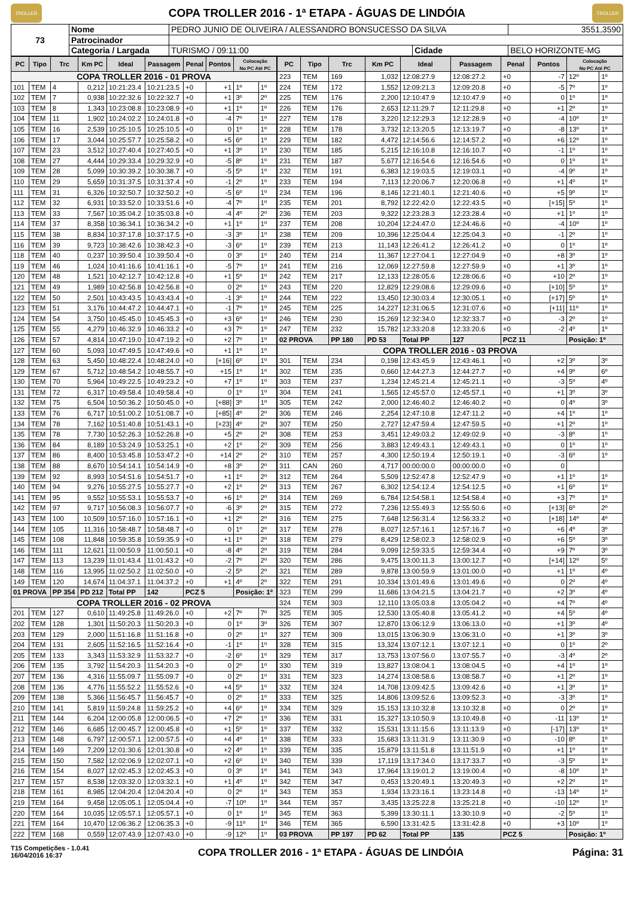TROLLER
COPA TROLLER 2016 - 1ª ETAPA - ÁGUAS DE LINDÓIA
TROLLER
| 73 | Nome | PEDRO JUNIO DE OLIVEIRA / ALESSANDRO BONSUCESSO DA SILVA | | | 3551,3590 |
| | Patrocinador | | | | |
| | Categoria / Largada | TURISMO / 09:11:00 | Cidade | BELO HORIZONTE-MG | |
| PC | Tipo | Trc | Km PC | Ideal | Passagem | Penal | Pontos | Colocação No PC Até PC | |
| --- | --- | --- | --- | --- | --- | --- | --- | --- | --- |
| COPA TROLLER 2016 - 01 PROVA | | | | | | | | | |
| 101 | TEM | 4 | 0,212 | 10:21:23.4 | 10:21:23.5 | +0 | +1 | 1º | 1º |
| 102 | TEM | 7 | 0,938 | 10:22:32.6 | 10:22:32.7 | +0 | +1 | 3º | 2º |
| 103 | TEM | 8 | 1,343 | 10:23:08.8 | 10:23:08.9 | +0 | +1 | 1º | 1º |
| 104 | TEM | 11 | 1,902 | 10:24:02.2 | 10:24:01.8 | +0 | -4 | 7º | 1º |
| 105 | TEM | 16 | 2,539 | 10:25:10.5 | 10:25:10.5 | +0 | 0 | 1º | 1º |
| 106 | TEM | 17 | 3,044 | 10:25:57.7 | 10:25:58.2 | +0 | +5 | 6º | 1º |
| 107 | TEM | 23 | 3,512 | 10:27:40.4 | 10:27:40.5 | +0 | +1 | 3º | 1º |
| 108 | TEM | 27 | 4,444 | 10:29:33.4 | 10:29:32.9 | +0 | -5 | 8º | 1º |
| 109 | TEM | 28 | 5,099 | 10:30:39.2 | 10:30:38.7 | +0 | -5 | 5º | 1º |
| 110 | TEM | 29 | 5,659 | 10:31:37.5 | 10:31:37.4 | +0 | -1 | 2º | 1º |
| 111 | TEM | 31 | 6,326 | 10:32:50.7 | 10:32:50.2 | +0 | -5 | 6º | 1º |
| 112 | TEM | 32 | 6,931 | 10:33:52.0 | 10:33:51.6 | +0 | -4 | 7º | 1º |
| 113 | TEM | 33 | 7,567 | 10:35:04.2 | 10:35:03.8 | +0 | -4 | 4º | 2º |
| 114 | TEM | 37 | 8,358 | 10:36:34.1 | 10:36:34.2 | +0 | +1 | 1º | 1º |
| 115 | TEM | 38 | 8,834 | 10:37:17.8 | 10:37:17.5 | +0 | -3 | 3º | 1º |
| 116 | TEM | 39 | 9,723 | 10:38:42.6 | 10:38:42.3 | +0 | -3 | 6º | 1º |
| 118 | TEM | 40 | 0,237 | 10:39:50.4 | 10:39:50.4 | +0 | 0 | 3º | 1º |
| 119 | TEM | 46 | 1,024 | 10:41:16.6 | 10:41:16.1 | +0 | -5 | 7º | 1º |
| 120 | TEM | 48 | 1,521 | 10:42:12.7 | 10:42:12.8 | +0 | +1 | 5º | 1º |
| 121 | TEM | 49 | 1,989 | 10:42:56.8 | 10:42:56.8 | +0 | 0 | 2º | 1º |
| 122 | TEM | 50 | 2,501 | 10:43:43.5 | 10:43:43.4 | +0 | -1 | 3º | 1º |
| 123 | TEM | 51 | 3,176 | 10:44:47.2 | 10:44:47.1 | +0 | -1 | 7º | 1º |
| 124 | TEM | 54 | 3,750 | 10:45:45.0 | 10:45:45.3 | +0 | +3 | 6º | 1º |
| 125 | TEM | 55 | 4,279 | 10:46:32.9 | 10:46:33.2 | +0 | +3 | 7º | 1º |
| 126 | TEM | 57 | 4,814 | 10:47:19.0 | 10:47:19.2 | +0 | +2 | 7º | 1º |
| 127 | TEM | 60 | 5,093 | 10:47:49.5 | 10:47:49.6 | +0 | +1 | 1º | 1º |
| 128 | TEM | 63 | 5,450 | 10:48:22.4 | 10:48:24.0 | +0 | [+16] | 6º | 1º |
| 129 | TEM | 67 | 5,712 | 10:48:54.2 | 10:48:55.7 | +0 | +15 | 1º | 1º |
| 130 | TEM | 70 | 5,964 | 10:49:22.5 | 10:49:23.2 | +0 | +7 | 1º | 1º |
| 131 | TEM | 72 | 6,317 | 10:49:58.4 | 10:49:58.4 | +0 | 0 | 1º | 1º |
| 132 | TEM | 75 | 6,504 | 10:50:36.2 | 10:50:45.0 | +0 | [+88] | 3º | 1º |
| 133 | TEM | 76 | 6,717 | 10:51:00.2 | 10:51:08.7 | +0 | [+85] | 4º | 2º |
| 134 | TEM | 78 | 7,162 | 10:51:40.8 | 10:51:43.1 | +0 | [+23] | 4º | 2º |
| 135 | TEM | 78 | 7,730 | 10:52:26.3 | 10:52:26.8 | +0 | +5 | 2º | 2º |
| 136 | TEM | 84 | 8,189 | 10:53:24.9 | 10:53:25.1 | +0 | +2 | 1º | 2º |
| 137 | TEM | 86 | 8,400 | 10:53:45.8 | 10:53:47.2 | +0 | +14 | 2º | 2º |
| 138 | TEM | 88 | 8,670 | 10:54:14.1 | 10:54:14.9 | +0 | +8 | 3º | 2º |
| 139 | TEM | 92 | 8,993 | 10:54:51.6 | 10:54:51.7 | +0 | +1 | 1º | 2º |
| 140 | TEM | 94 | 9,276 | 10:55:27.5 | 10:55:27.7 | +0 | +2 | 1º | 2º |
| 141 | TEM | 95 | 9,552 | 10:55:53.1 | 10:55:53.7 | +0 | +6 | 1º | 2º |
| 142 | TEM | 97 | 9,717 | 10:56:08.3 | 10:56:07.7 | +0 | -6 | 3º | 2º |
| 143 | TEM | 100 | 10,509 | 10:57:16.0 | 10:57:16.1 | +0 | +1 | 2º | 2º |
| 144 | TEM | 105 | 11,316 | 10:58:48.7 | 10:58:48.7 | +0 | 0 | 1º | 2º |
| 145 | TEM | 108 | 11,848 | 10:59:35.8 | 10:59:35.9 | +0 | +1 | 1º | 2º |
| 146 | TEM | 111 | 12,621 | 11:00:50.9 | 11:00:50.1 | +0 | -8 | 4º | 2º |
| 147 | TEM | 113 | 13,239 | 11:01:43.4 | 11:01:43.2 | +0 | -2 | 7º | 2º |
| 148 | TEM | 116 | 13,995 | 11:02:50.2 | 11:02:50.0 | +0 | -2 | 5º | 2º |
| 149 | TEM | 120 | 14,674 | 11:04:37.1 | 11:04:37.2 | +0 | +1 | 4º | 2º |
| 01 PROVA | | PP 354 | PD 212 | Total PP | 142 | PCZ 5 | | Posição: 1º | |
| COPA TROLLER 2016 - 02 PROVA | | | | | | | | | |
| 201 | TEM | 127 | 0,610 | 11:49:25.8 | 11:49:26.0 | +0 | +2 | 7º | 7º |
| 202 | TEM | 128 | 1,301 | 11:50:20.3 | 11:50:20.3 | +0 | 0 | 1º | 3º |
| 203 | TEM | 129 | 2,000 | 11:51:16.8 | 11:51:16.8 | +0 | 0 | 2º | 1º |
| 204 | TEM | 131 | 2,605 | 11:52:16.5 | 11:52:16.4 | +0 | -1 | 1º | 1º |
| 205 | TEM | 133 | 3,343 | 11:53:32.9 | 11:53:32.7 | +0 | -2 | 6º | 1º |
| 206 | TEM | 135 | 3,792 | 11:54:20.3 | 11:54:20.3 | +0 | 0 | 2º | 1º |
| 207 | TEM | 136 | 4,316 | 11:55:09.7 | 11:55:09.7 | +0 | 0 | 2º | 1º |
| 208 | TEM | 136 | 4,776 | 11:55:52.2 | 11:55:52.6 | +0 | +4 | 5º | 1º |
| 209 | TEM | 138 | 5,366 | 11:56:45.7 | 11:56:45.7 | +0 | 0 | 2º | 1º |
| 210 | TEM | 141 | 5,819 | 11:59:24.8 | 11:59:25.2 | +0 | +4 | 6º | 1º |
| 211 | TEM | 144 | 6,204 | 12:00:05.8 | 12:00:06.5 | +0 | +7 | 2º | 1º |
| 212 | TEM | 146 | 6,685 | 12:00:45.7 | 12:00:45.8 | +0 | +1 | 5º | 1º |
| 213 | TEM | 148 | 6,797 | 12:00:57.1 | 12:00:57.5 | +0 | +4 | 4º | 1º |
| 214 | TEM | 149 | 7,209 | 12:01:30.6 | 12:01:30.8 | +0 | +2 | 4º | 1º |
| 215 | TEM | 150 | 7,582 | 12:02:06.9 | 12:02:07.1 | +0 | +2 | 6º | 1º |
| 216 | TEM | 154 | 8,027 | 12:02:45.3 | 12:02:45.3 | +0 | 0 | 3º | 1º |
| 217 | TEM | 157 | 8,538 | 12:03:32.0 | 12:03:32.1 | +0 | +1 | 4º | 1º |
| 218 | TEM | 161 | 8,985 | 12:04:20.4 | 12:04:20.4 | +0 | 0 | 2º | 1º |
| 219 | TEM | 164 | 9,458 | 12:05:05.1 | 12:05:04.4 | +0 | -7 | 10º | 1º |
| 220 | TEM | 164 | 10,035 | 12:05:57.1 | 12:05:57.1 | +0 | 0 | 1º | 1º |
| 221 | TEM | 164 | 10,470 | 12:06:36.2 | 12:06:35.3 | +0 | -9 | 11º | 1º |
| 222 | TEM | 168 | 0,559 | 12:07:43.9 | 12:07:43.0 | +0 | -9 | 12º | 1º |
| PC | Tipo | Trc | Km PC | Ideal | Passagem | Penal | Pontos | Colocação No PC Até PC | |
| --- | --- | --- | --- | --- | --- | --- | --- | --- | --- |
| 223 | TEM | 169 | 1,032 | 12:08:27.9 | 12:08:27.2 | +0 | -7 | 12º | 1º |
| 224 | TEM | 172 | 1,552 | 12:09:21.3 | 12:09:20.8 | +0 | -5 | 7º | 1º |
| 225 | TEM | 176 | 2,200 | 12:10:47.9 | 12:10:47.9 | +0 | 0 | 1º | 1º |
| 226 | TEM | 176 | 2,653 | 12:11:29.7 | 12:11:29.8 | +0 | +1 | 2º | 1º |
| 227 | TEM | 178 | 3,220 | 12:12:29.3 | 12:12:28.9 | +0 | -4 | 10º | 1º |
| 228 | TEM | 178 | 3,732 | 12:13:20.5 | 12:13:19.7 | +0 | -8 | 13º | 1º |
| 229 | TEM | 182 | 4,472 | 12:14:56.6 | 12:14:57.2 | +0 | +6 | 12º | 1º |
| 230 | TEM | 185 | 5,215 | 12:16:10.8 | 12:16:10.7 | +0 | -1 | 1º | 1º |
| 231 | TEM | 187 | 5,677 | 12:16:54.6 | 12:16:54.6 | +0 | 0 | 1º | 1º |
| 232 | TEM | 191 | 6,383 | 12:19:03.5 | 12:19:03.1 | +0 | -4 | 9º | 1º |
| 233 | TEM | 194 | 7,113 | 12:20:06.7 | 12:20:06.8 | +0 | +1 | 4º | 1º |
| 234 | TEM | 196 | 8,146 | 12:21:40.1 | 12:21:40.6 | +0 | +5 | 9º | 1º |
| 235 | TEM | 201 | 8,792 | 12:22:42.0 | 12:22:43.5 | +0 | [+15] | 5º | 1º |
| 236 | TEM | 203 | 9,322 | 12:23:28.3 | 12:23:28.4 | +0 | +1 | 1º | 1º |
| 237 | TEM | 208 | 10,204 | 12:24:47.0 | 12:24:46.6 | +0 | -4 | 10º | 1º |
| 238 | TEM | 209 | 10,396 | 12:25:04.4 | 12:25:04.3 | +0 | -1 | 2º | 1º |
| 239 | TEM | 213 | 11,143 | 12:26:41.2 | 12:26:41.2 | +0 | 0 | 1º | 1º |
| 240 | TEM | 214 | 11,367 | 12:27:04.1 | 12:27:04.9 | +0 | +8 | 3º | 1º |
| 241 | TEM | 216 | 12,069 | 12:27:59.8 | 12:27:59.9 | +0 | +1 | 3º | 1º |
| 242 | TEM | 217 | 12,133 | 12:28:05.6 | 12:28:06.6 | +0 | +10 | 2º | 1º |
| 243 | TEM | 220 | 12,829 | 12:29:08.6 | 12:29:09.6 | +0 | [+10] | 5º | 1º |
| 244 | TEM | 222 | 13,450 | 12:30:03.4 | 12:30:05.1 | +0 | [+17] | 5º | 1º |
| 245 | TEM | 225 | 14,227 | 12:31:06.5 | 12:31:07.6 | +0 | [+11] | 11º | 1º |
| 246 | TEM | 230 | 15,269 | 12:32:34.0 | 12:32:33.7 | +0 | -3 | 2º | 1º |
| 247 | TEM | 232 | 15,782 | 12:33:20.8 | 12:33:20.6 | +0 | -2 | 4º | 1º |
| 02 PROVA | | PP 180 | PD 53 | Total PP | 127 | PCZ 11 | | Posição: 1º | |
| COPA TROLLER 2016 - 03 PROVA | | | | | | | | | |
| 301 | TEM | 234 | 0,198 | 12:43:45.9 | 12:43:46.1 | +0 | +2 | 3º | 3º |
| 302 | TEM | 235 | 0,660 | 12:44:27.3 | 12:44:27.7 | +0 | +4 | 9º | 6º |
| 303 | TEM | 237 | 1,234 | 12:45:21.4 | 12:45:21.1 | +0 | -3 | 5º | 4º |
| 304 | TEM | 241 | 1,565 | 12:45:57.0 | 12:45:57.1 | +0 | +1 | 3º | 3º |
| 305 | TEM | 242 | 2,000 | 12:46:40.2 | 12:46:40.2 | +0 | 0 | 4º | 3º |
| 306 | TEM | 246 | 2,254 | 12:47:10.8 | 12:47:11.2 | +0 | +4 | 1º | 1º |
| 307 | TEM | 250 | 2,727 | 12:47:59.4 | 12:47:59.5 | +0 | +1 | 2º | 1º |
| 308 | TEM | 253 | 3,451 | 12:49:03.2 | 12:49:02.9 | +0 | -3 | 8º | 1º |
| 309 | TEM | 256 | 3,883 | 12:49:43.1 | 12:49:43.1 | +0 | 0 | 1º | 1º |
| 310 | TEM | 257 | 4,300 | 12:50:19.4 | 12:50:19.1 | +0 | -3 | 6º | 1º |
| 311 | CAN | 260 | 4,717 | 00:00:00.0 | 00:00:00.0 | +0 | 0 | | |
| 312 | TEM | 264 | 5,509 | 12:52:47.8 | 12:52:47.9 | +0 | +1 | 1º | 1º |
| 313 | TEM | 267 | 6,302 | 12:54:12.4 | 12:54:12.5 | +0 | +1 | 6º | 1º |
| 314 | TEM | 269 | 6,784 | 12:54:58.1 | 12:54:58.4 | +0 | +3 | 7º | 1º |
| 315 | TEM | 272 | 7,236 | 12:55:49.3 | 12:55:50.6 | +0 | [+13] | 6º | 2º |
| 316 | TEM | 275 | 7,648 | 12:56:31.4 | 12:56:33.2 | +0 | [+18] | 14º | 4º |
| 317 | TEM | 278 | 8,027 | 12:57:16.1 | 12:57:16.7 | +0 | +6 | 4º | 3º |
| 318 | TEM | 279 | 8,429 | 12:58:02.3 | 12:58:02.9 | +0 | +6 | 5º | 3º |
| 319 | TEM | 284 | 9,099 | 12:59:33.5 | 12:59:34.4 | +0 | +9 | 7º | 3º |
| 320 | TEM | 286 | 9,475 | 13:00:11.3 | 13:00:12.7 | +0 | [+14] | 12º | 5º |
| 321 | TEM | 289 | 9,878 | 13:00:59.9 | 13:01:00.0 | +0 | +1 | 1º | 4º |
| 322 | TEM | 291 | 10,334 | 13:01:49.6 | 13:01:49.6 | +0 | 0 | 2º | 4º |
| 323 | TEM | 299 | 11,686 | 13:04:21.5 | 13:04:21.7 | +0 | +2 | 3º | 4º |
| 324 | TEM | 303 | 12,110 | 13:05:03.8 | 13:05:04.2 | +0 | +4 | 7º | 4º |
| 325 | TEM | 305 | 12,530 | 13:05:40.8 | 13:05:41.2 | +0 | +4 | 5º | 4º |
| 326 | TEM | 307 | 12,870 | 13:06:12.9 | 13:06:13.0 | +0 | +1 | 3º | 4º |
| 327 | TEM | 309 | 13,015 | 13:06:30.9 | 13:06:31.0 | +0 | +1 | 3º | 3º |
| 328 | TEM | 315 | 13,324 | 13:07:12.1 | 13:07:12.1 | +0 | 0 | 1º | 2º |
| 329 | TEM | 317 | 13,753 | 13:07:56.0 | 13:07:55.7 | +0 | -3 | 4º | 2º |
| 330 | TEM | 319 | 13,827 | 13:08:04.1 | 13:08:04.5 | +0 | +4 | 1º | 1º |
| 331 | TEM | 323 | 14,274 | 13:08:58.6 | 13:08:58.7 | +0 | +1 | 2º | 1º |
| 332 | TEM | 324 | 14,708 | 13:09:42.5 | 13:09:42.6 | +0 | +1 | 3º | 1º |
| 333 | TEM | 325 | 14,806 | 13:09:52.6 | 13:09:52.3 | +0 | -3 | 3º | 1º |
| 334 | TEM | 329 | 15,153 | 13:10:32.8 | 13:10:32.8 | +0 | 0 | 2º | 1º |
| 336 | TEM | 331 | 15,327 | 13:10:50.9 | 13:10:49.8 | +0 | -11 | 13º | 1º |
| 337 | TEM | 332 | 15,531 | 13:11:15.6 | 13:11:13.9 | +0 | [-17] | 13º | 1º |
| 338 | TEM | 333 | 15,683 | 13:11:31.9 | 13:11:30.9 | +0 | -10 | 8º | 1º |
| 339 | TEM | 335 | 15,879 | 13:11:51.8 | 13:11:51.9 | +0 | +1 | 1º | 1º |
| 340 | TEM | 339 | 17,119 | 13:17:34.0 | 13:17:33.7 | +0 | -3 | 5º | 1º |
| 341 | TEM | 343 | 17,964 | 13:19:01.2 | 13:19:00.4 | +0 | -8 | 10º | 1º |
| 342 | TEM | 347 | 0,453 | 13:20:49.1 | 13:20:49.3 | +0 | +2 | 2º | 1º |
| 343 | TEM | 353 | 1,934 | 13:23:16.1 | 13:23:14.8 | +0 | -13 | 14º | 1º |
| 344 | TEM | 357 | 3,435 | 13:25:22.8 | 13:25:21.8 | +0 | -10 | 12º | 1º |
| 345 | TEM | 363 | 5,399 | 13:30:11.1 | 13:30:10.9 | +0 | -2 | 5º | 1º |
| 346 | TEM | 365 | 6,590 | 13:31:42.5 | 13:31:42.8 | +0 | +3 | 10º | 1º |
| 03 PROVA | | PP 197 | PD 62 | Total PP | 135 | PCZ 5 | | Posição: 1º | |
T15 Competições - 1.0.41
16/04/2016 16:37
COPA TROLLER 2016 - 1ª ETAPA - ÁGUAS DE LINDÓIA
Página: 31